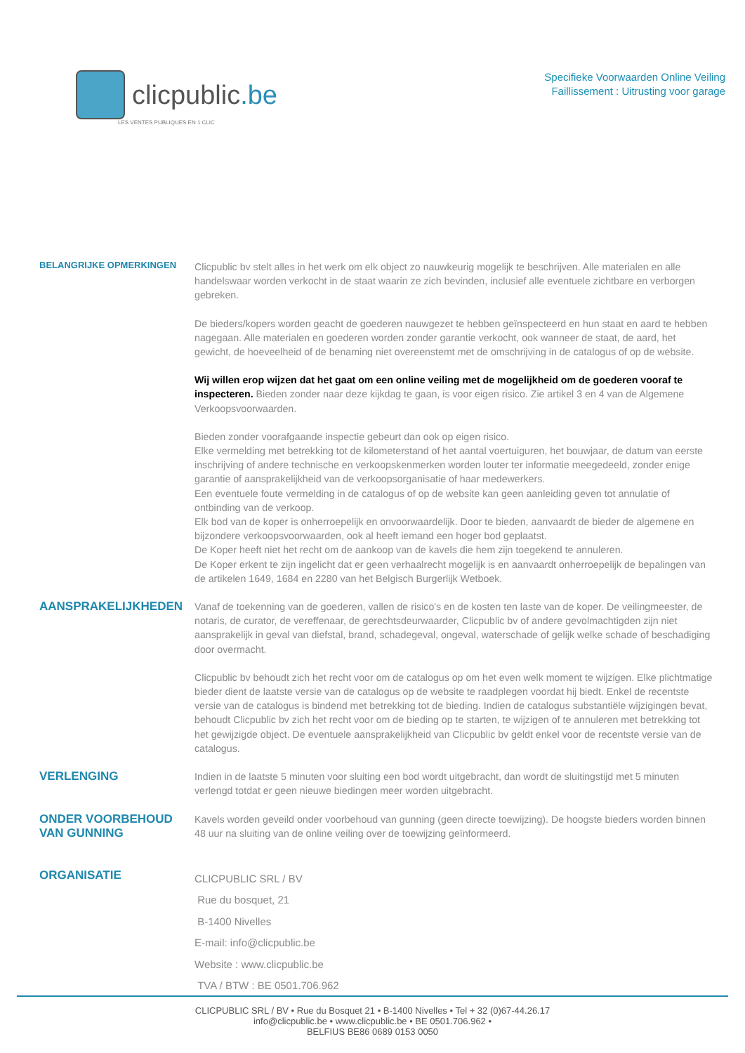clicpublic.be
LES VENTES PUBLIQUES EN 1 CLIC
Specifieke Voorwaarden Online Veiling
Faillissement : Uitrusting voor garage
BELANGRIJKE OPMERKINGEN
Clicpublic bv stelt alles in het werk om elk object zo nauwkeurig mogelijk te beschrijven. Alle materialen en alle handelswaar worden verkocht in de staat waarin ze zich bevinden, inclusief alle eventuele zichtbare en verborgen gebreken.
De bieders/kopers worden geacht de goederen nauwgezet te hebben geïnspecteerd en hun staat en aard te hebben nagegaan. Alle materialen en goederen worden zonder garantie verkocht, ook wanneer de staat, de aard, het gewicht, de hoeveelheid of de benaming niet overeenstemt met de omschrijving in de catalogus of op de website.
Wij willen erop wijzen dat het gaat om een online veiling met de mogelijkheid om de goederen vooraf te inspecteren. Bieden zonder naar deze kijkdag te gaan, is voor eigen risico. Zie artikel 3 en 4 van de Algemene Verkoopsvoorwaarden.
Bieden zonder voorafgaande inspectie gebeurt dan ook op eigen risico.
Elke vermelding met betrekking tot de kilometerstand of het aantal voertuiguren, het bouwjaar, de datum van eerste inschrijving of andere technische en verkoopskenmerken worden louter ter informatie meegedeeld, zonder enige garantie of aansprakelijkheid van de verkoopsorganisatie of haar medewerkers.
Een eventuele foute vermelding in de catalogus of op de website kan geen aanleiding geven tot annulatie of ontbinding van de verkoop.
Elk bod van de koper is onherroepelijk en onvoorwaardelijk. Door te bieden, aanvaardt de bieder de algemene en bijzondere verkoopsvoorwaarden, ook al heeft iemand een hoger bod geplaatst.
De Koper heeft niet het recht om de aankoop van de kavels die hem zijn toegekend te annuleren.
De Koper erkent te zijn ingelicht dat er geen verhaalrecht mogelijk is en aanvaardt onherroepelijk de bepalingen van de artikelen 1649, 1684 en 2280 van het Belgisch Burgerlijk Wetboek.
AANSPRAKELIJKHEDEN
Vanaf de toekenning van de goederen, vallen de risico's en de kosten ten laste van de koper. De veilingmeester, de notaris, de curator, de vereffenaar, de gerechtsdeurwaarder, Clicpublic bv of andere gevolmachtigden zijn niet aansprakelijk in geval van diefstal, brand, schadegeval, ongeval, waterschade of gelijk welke schade of beschadiging door overmacht.
Clicpublic bv behoudt zich het recht voor om de catalogus op om het even welk moment te wijzigen. Elke plichtmatige bieder dient de laatste versie van de catalogus op de website te raadplegen voordat hij biedt. Enkel de recentste versie van de catalogus is bindend met betrekking tot de bieding. Indien de catalogus substantiële wijzigingen bevat, behoudt Clicpublic bv zich het recht voor om de bieding op te starten, te wijzigen of te annuleren met betrekking tot het gewijzigde object. De eventuele aansprakelijkheid van Clicpublic bv geldt enkel voor de recentste versie van de catalogus.
VERLENGING
Indien in de laatste 5 minuten voor sluiting een bod wordt uitgebracht, dan wordt de sluitingstijd met 5 minuten verlengd totdat er geen nieuwe biedingen meer worden uitgebracht.
ONDER VOORBEHOUD
VAN GUNNING
Kavels worden geveild onder voorbehoud van gunning (geen directe toewijzing). De hoogste bieders worden binnen 48 uur na sluiting van de online veiling over de toewijzing geïnformeerd.
ORGANISATIE
CLICPUBLIC SRL / BV
Rue du bosquet, 21
B-1400 Nivelles
E-mail: info@clicpublic.be
Website : www.clicpublic.be
TVA / BTW : BE 0501.706.962
CLICPUBLIC SRL / BV • Rue du Bosquet 21 • B-1400 Nivelles • Tel + 32 (0)67-44.26.17
info@clicpublic.be • www.clicpublic.be • BE 0501.706.962 •
BELFIUS BE86 0689 0153 0050